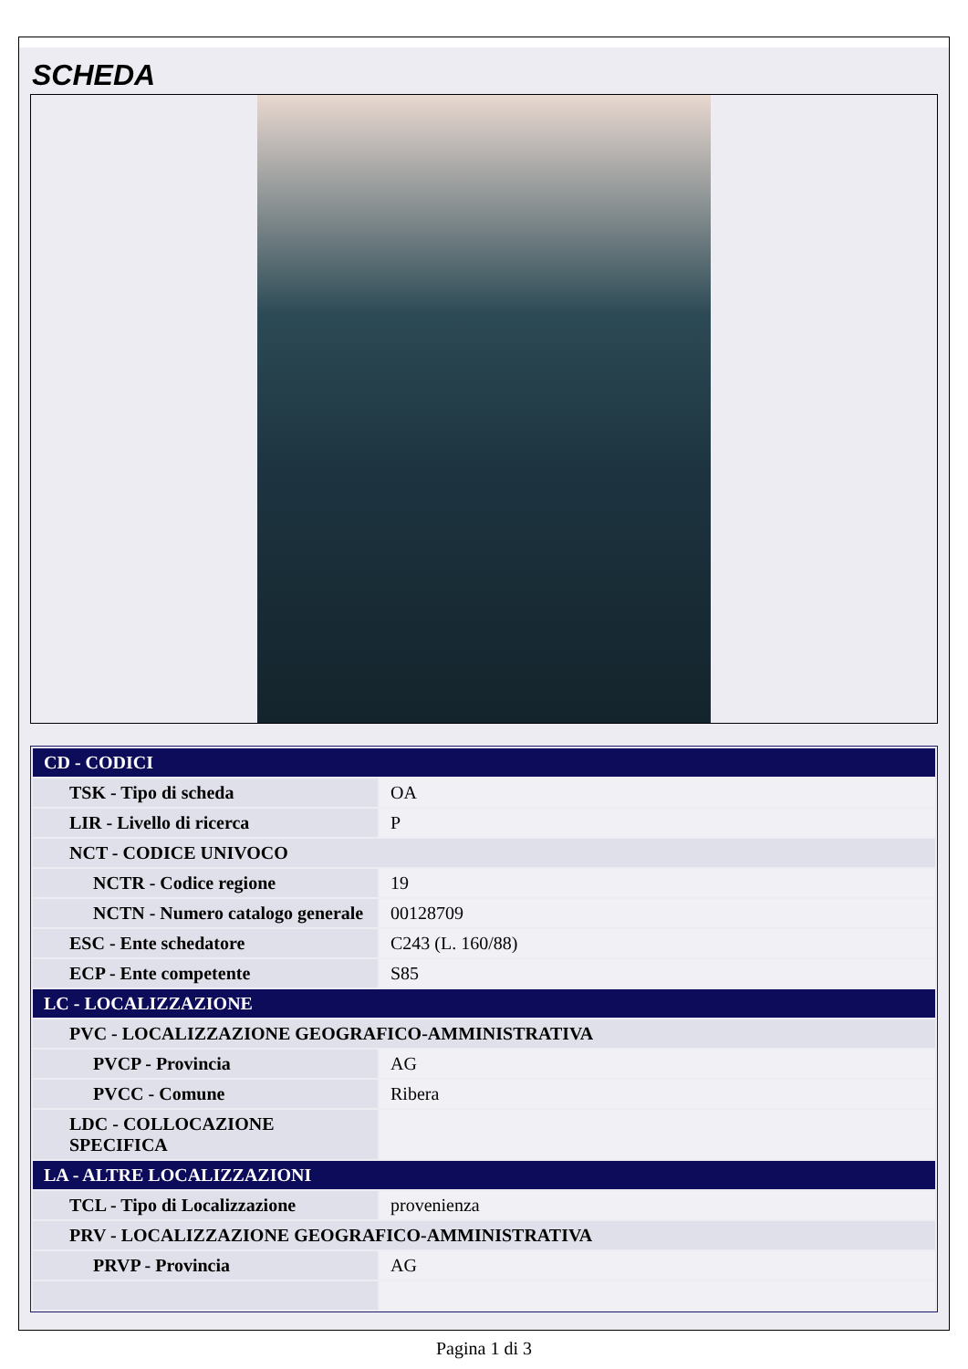SCHEDA
| CD - CODICI | |
| TSK - Tipo di scheda | OA |
| LIR - Livello di ricerca | P |
| NCT - CODICE UNIVOCO | |
| NCTR - Codice regione | 19 |
| NCTN - Numero catalogo generale | 00128709 |
| ESC - Ente schedatore | C243 (L. 160/88) |
| ECP - Ente competente | S85 |
| LC - LOCALIZZAZIONE | |
| PVC - LOCALIZZAZIONE GEOGRAFICO-AMMINISTRATIVA | |
| PVCP - Provincia | AG |
| PVCC - Comune | Ribera |
| LDC - COLLOCAZIONE SPECIFICA | |
| LA - ALTRE LOCALIZZAZIONI | |
| TCL - Tipo di Localizzazione | provenienza |
| PRV - LOCALIZZAZIONE GEOGRAFICO-AMMINISTRATIVA | |
| PRVP - Provincia | AG |
Pagina 1 di 3